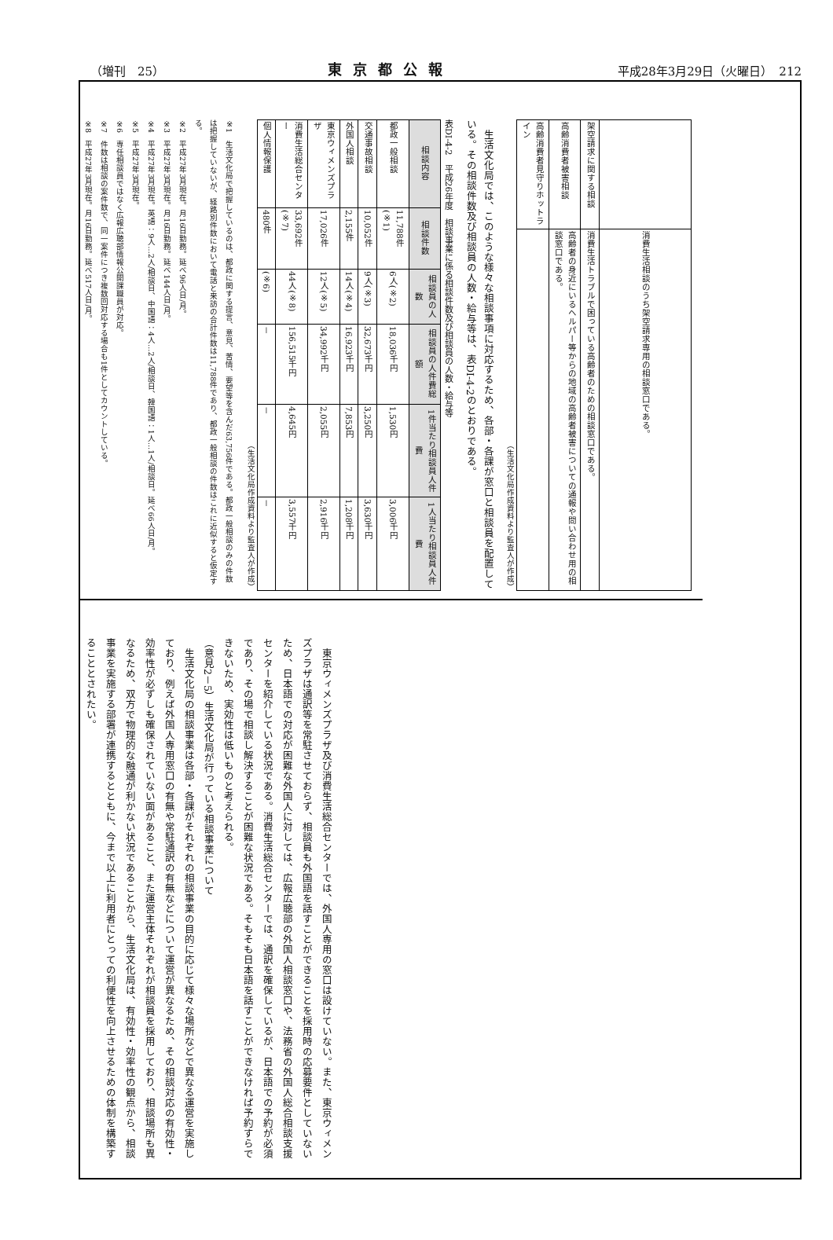（増刊　25） 東京都公報 平成28年3月29日（火曜日）　212
| | 消費生活相談のうち架空請求専用の相談窓口である。 |
| 架空請求に関する相談 | 消費生活トラブルで困っている高齢者のための相談窓口である。 |
| 高齢消費者被害相談 | 高齢者の身近にいるヘルパー等からの地域の高齢者被害についての通報や問い合わせ用の相談窓口である。 |
| 高齢消費者見守りホットライン | |
（生活文化局作成資料より監査人が作成）
　生活文化局では、このような様々な相談事項に対応するため、各部・各課が窓口と相談員を配置している。その相談件数及び相談員の人数・給与等は、表DI-4-2のとおりである。
表DI-4-2　平成26年度　相談事業に係る相談件数及び相談員の人数・給与等
| 相談内容 | 相談件数 | 相談員の人数 | 相談員の人件費総額 | 1件当たり相談員人件費 | 1人当たり相談員人件費 |
| --- | --- | --- | --- | --- | --- |
| 都政一般相談 | 11,788件(※1) | 6人(※2) | 18,036千円 | 1,530円 | 3,006千円 |
| 交通事故相談 | 10,052件 | 9人(※3) | 32,673千円 | 3,250円 | 3,630千円 |
| 外国人相談 | 2,155件 | 14人(※4) | 16,923千円 | 7,853円 | 1,208千円 |
| 東京ウィメンズプラザ | 17,026件 | 12人(※5) | 34,992千円 | 2,055円 | 2,916千円 |
| 消費生活総合センター | 33,692件(※7) | 44人(※8) | 156,515千円 | 4,645円 | 3,557千円 |
| 個人情報保護 | 480件 | (※6) | － | － | － |
（生活文化局作成資料より監査人が作成）
※1　生活文化局で把握しているのは、都政に関する提言、意見、苦情、要望等を含んだ63,756件である。都政一般相談のみの件数は把握していないが、経路別件数において電話と来訪の合計件数は11,788件であり、都政一般相談の件数はこれに近似すると仮定する。
※2　平成27年3月現在。月16日勤務。延べ96人日/月。
※3　平成27年3月現在。月16日勤務。延べ144人日/月。
※4　平成27年3月現在。英語：9人…2人/相談日、中国語：4人…2人/相談日、韓国語：1人…1人/相談日。延べ66人日/月。
※5　平成27年3月現在。
※6　専任相談員ではなく広報広聴部情報公開課職員が対応。
※7　件数は相談の案件数で、同一案件につき複数回対応する場合も1件としてカウントしている。
※8　平成27年3月現在。月16日勤務。延べ517人日/月。
　東京ウィメンズプラザ及び消費生活総合センターでは、外国人専用の窓口は設けていない。また、東京ウィメンズプラザは通訳等を常駐させておらず、相談員も外国語を話すことができることを採用時の応募要件としていないため、日本語での対応が困難な外国人に対しては、広報広聴部の外国人相談窓口や、法務省の外国人総合相談支援センターを紹介している状況である。消費生活総合センターでは、通訳を確保しているが、日本語での予約が必須であり、その場で相談し解決することが困難な状況である。そもそも日本語を話すことができなければ予約すらできないため、実効性は低いものと考えられる。
（意見2－5）生活文化局が行っている相談事業について
　生活文化局の相談事業は各部・各課がそれぞれの相談事業の目的に応じて様々な場所などで異なる運営を実施しており、例えば外国人専用窓口の有無や常駐通訳の有無などについて運営が異なるため、その相談対応の有効性・効率性が必ずしも確保されていない面があること、また運営主体それぞれが相談員を採用しており、相談場所も異なるため、双方で物理的な融通が利かない状況であることから、生活文化局は、有効性・効率性の観点から、相談事業を実施する部署が連携するとともに、今まで以上に利用者にとっての利便性を向上させるための体制を構築することとされたい。